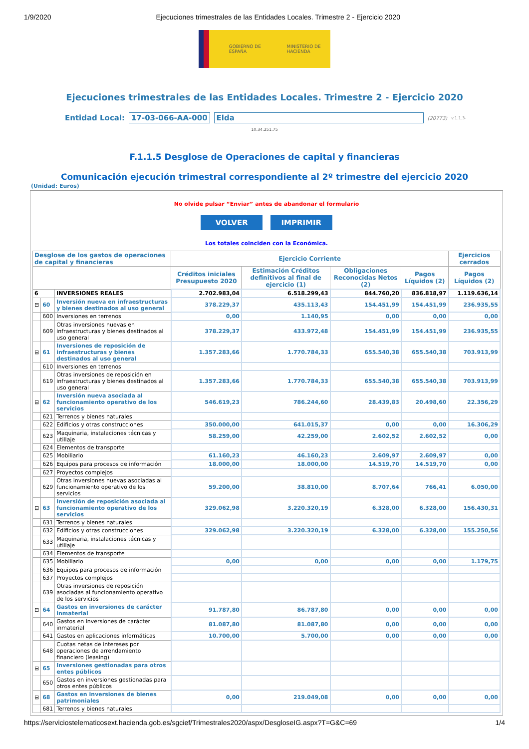1/9/2020 Ejecuciones trimestrales de las Entidades Locales. Trimestre 2 - Ejercicio 2020
GOBIERNO DE ESPAÑA MINISTERIO DE HACIENDA
Ejecuciones trimestrales de las Entidades Locales. Trimestre 2 - Ejercicio 2020
Entidad Local: 17-03-066-AA-000 Elda (20773) v.1.1.3-
10.34.251.75
F.1.1.5 Desglose de Operaciones de capital y financieras
Comunicación ejecución trimestral correspondiente al 2º trimestre del ejercicio 2020
(Unidad: Euros)
No olvide pulsar “Enviar” antes de abandonar el formulario
VOLVER IMPRIMIR
Los totales coinciden con la Económica.
| Desglose de los gastos de operaciones de capital y financieras | | | Ejercicio Corriente | | | | Ejercicios cerrados |
| --- | --- | --- | --- | --- | --- | --- | --- |
| | | | Créditos iniciales Presupuesto 2020 | Estimación Créditos definitivos al final de ejercicio (1) | Obligaciones Reconocidas Netos (2) | Pagos Líquidos (2) | Pagos Líquidos (2) |
| 6 | | INVERSIONES REALES | 2.702.983,04 | 6.518.299,43 | 844.760,20 | 836.818,97 | 1.119.636,14 |
| ⊟ | 60 | Inversión nueva en infraestructuras y bienes destinados al uso general | 378.229,37 | 435.113,43 | 154.451,99 | 154.451,99 | 236.935,55 |
| | 600 | Inversiones en terrenos | 0,00 | 1.140,95 | 0,00 | 0,00 | 0,00 |
| | 609 | Otras inversiones nuevas en infraestructuras y bienes destinados al uso general | 378.229,37 | 433.972,48 | 154.451,99 | 154.451,99 | 236.935,55 |
| ⊟ | 61 | Inversiones de reposición de infraestructuras y bienes destinados al uso general | 1.357.283,66 | 1.770.784,33 | 655.540,38 | 655.540,38 | 703.913,99 |
| | 610 | Inversiones en terrenos | | | | | |
| | 619 | Otras inversiones de reposición en infraestructuras y bienes destinados al uso general | 1.357.283,66 | 1.770.784,33 | 655.540,38 | 655.540,38 | 703.913,99 |
| ⊟ | 62 | Inversión nueva asociada al funcionamiento operativo de los servicios | 546.619,23 | 786.244,60 | 28.439,83 | 20.498,60 | 22.356,29 |
| | 621 | Terrenos y bienes naturales | | | | | |
| | 622 | Edificios y otras construcciones | 350.000,00 | 641.015,37 | 0,00 | 0,00 | 16.306,29 |
| | 623 | Maquinaria, instalaciones técnicas y utillaje | 58.259,00 | 42.259,00 | 2.602,52 | 2.602,52 | 0,00 |
| | 624 | Elementos de transporte | | | | | |
| | 625 | Mobiliario | 61.160,23 | 46.160,23 | 2.609,97 | 2.609,97 | 0,00 |
| | 626 | Equipos para procesos de información | 18.000,00 | 18.000,00 | 14.519,70 | 14.519,70 | 0,00 |
| | 627 | Proyectos complejos | | | | | |
| | 629 | Otras inversiones nuevas asociadas al funcionamiento operativo de los servicios | 59.200,00 | 38.810,00 | 8.707,64 | 766,41 | 6.050,00 |
| ⊟ | 63 | Inversión de reposición asociada al funcionamiento operativo de los servicios | 329.062,98 | 3.220.320,19 | 6.328,00 | 6.328,00 | 156.430,31 |
| | 631 | Terrenos y bienes naturales | | | | | |
| | 632 | Edificios y otras construcciones | 329.062,98 | 3.220.320,19 | 6.328,00 | 6.328,00 | 155.250,56 |
| | 633 | Maquinaria, instalaciones técnicas y utillaje | | | | | |
| | 634 | Elementos de transporte | | | | | |
| | 635 | Mobiliario | 0,00 | 0,00 | 0,00 | 0,00 | 1.179,75 |
| | 636 | Equipos para procesos de información | | | | | |
| | 637 | Proyectos complejos | | | | | |
| | 639 | Otras inversiones de reposición asociadas al funcionamiento operativo de los servicios | | | | | |
| ⊟ | 64 | Gastos en inversiones de carácter inmaterial | 91.787,80 | 86.787,80 | 0,00 | 0,00 | 0,00 |
| | 640 | Gastos en inversiones de carácter inmaterial | 81.087,80 | 81.087,80 | 0,00 | 0,00 | 0,00 |
| | 641 | Gastos en aplicaciones informáticas | 10.700,00 | 5.700,00 | 0,00 | 0,00 | 0,00 |
| | 648 | Cuotas netas de intereses por operaciones de arrendamiento financiero (leasing) | | | | | |
| ⊟ | 65 | Inversiones gestionadas para otros entes públicos | | | | | |
| | 650 | Gastos en inversiones gestionadas para otros entes públicos | | | | | |
| ⊟ | 68 | Gastos en inversiones de bienes patrimoniales | 0,00 | 219.049,08 | 0,00 | 0,00 | 0,00 |
| | 681 | Terrenos y bienes naturales | | | | | |
https://serviciostelematicosext.hacienda.gob.es/sgcief/Trimestrales2020/aspx/DesgloseIG.aspx?T=G&C=69 1/4